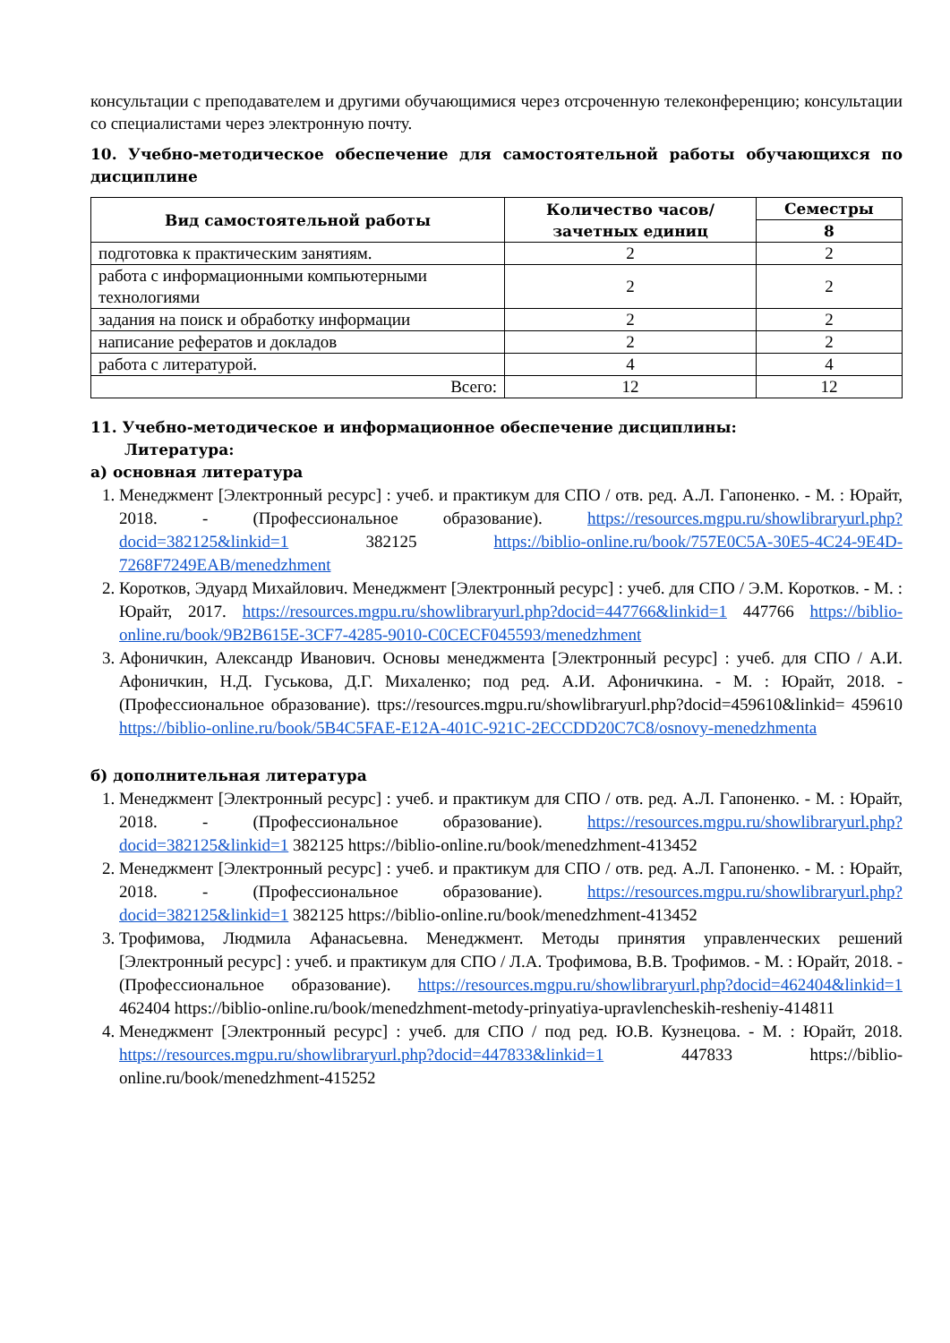консультации с преподавателем и другими обучающимися через отсроченную телеконференцию; консультации со специалистами через электронную почту.
10. Учебно-методическое обеспечение для самостоятельной работы обучающихся по дисциплине
| Вид самостоятельной работы | Количество часов/ зачетных единиц | Семестры |
| --- | --- | --- |
| | | 8 |
| подготовка к практическим занятиям. | 2 | 2 |
| работа с информационными компьютерными технологиями | 2 | 2 |
| задания на поиск и обработку информации | 2 | 2 |
| написание рефератов и докладов | 2 | 2 |
| работа с литературой. | 4 | 4 |
| Всего: | 12 | 12 |
11. Учебно-методическое и информационное обеспечение дисциплины:
Литература:
а) основная литература
1. Менеджмент [Электронный ресурс] : учеб. и практикум для СПО / отв. ред. А.Л. Гапоненко. - М. : Юрайт, 2018. - (Профессиональное образование). https://resources.mgpu.ru/showlibraryurl.php?docid=382125&linkid=1 382125 https://biblio-online.ru/book/757E0C5A-30E5-4C24-9E4D-7268F7249EAB/menedzhment
2. Коротков, Эдуард Михайлович. Менеджмент [Электронный ресурс] : учеб. для СПО / Э.М. Коротков. - М. : Юрайт, 2017. https://resources.mgpu.ru/showlibraryurl.php?docid=447766&linkid=1 447766 https://biblio-online.ru/book/9B2B615E-3CF7-4285-9010-C0CECF045593/menedzhment
3. Афоничкин, Александр Иванович. Основы менеджмента [Электронный ресурс] : учеб. для СПО / А.И. Афоничкин, Н.Д. Гуськова, Д.Г. Михаленко; под ред. А.И. Афоничкина. - М. : Юрайт, 2018. - (Профессиональное образование). ttps://resources.mgpu.ru/showlibraryurl.php?docid=459610&linkid= 459610 https://biblio-online.ru/book/5B4C5FAE-E12A-401C-921C-2ECCDD20C7C8/osnovy-menedzhmenta
б) дополнительная литература
1. Менеджмент [Электронный ресурс] : учеб. и практикум для СПО / отв. ред. А.Л. Гапоненко. - М. : Юрайт, 2018. - (Профессиональное образование). https://resources.mgpu.ru/showlibraryurl.php?docid=382125&linkid=1 382125 https://biblio-online.ru/book/menedzhment-413452
2. Менеджмент [Электронный ресурс] : учеб. и практикум для СПО / отв. ред. А.Л. Гапоненко. - М. : Юрайт, 2018. - (Профессиональное образование). https://resources.mgpu.ru/showlibraryurl.php?docid=382125&linkid=1 382125 https://biblio-online.ru/book/menedzhment-413452
3. Трофимова, Людмила Афанасьевна. Менеджмент. Методы принятия управленческих решений [Электронный ресурс] : учеб. и практикум для СПО / Л.А. Трофимова, В.В. Трофимов. - М. : Юрайт, 2018. - (Профессиональное образование). https://resources.mgpu.ru/showlibraryurl.php?docid=462404&linkid=1 462404 https://biblio-online.ru/book/menedzhment-metody-prinyatiya-upravlencheskih-resheniy-414811
4. Менеджмент [Электронный ресурс] : учеб. для СПО / под ред. Ю.В. Кузнецова. - М. : Юрайт, 2018. https://resources.mgpu.ru/showlibraryurl.php?docid=447833&linkid=1 447833 https://biblio-online.ru/book/menedzhment-415252